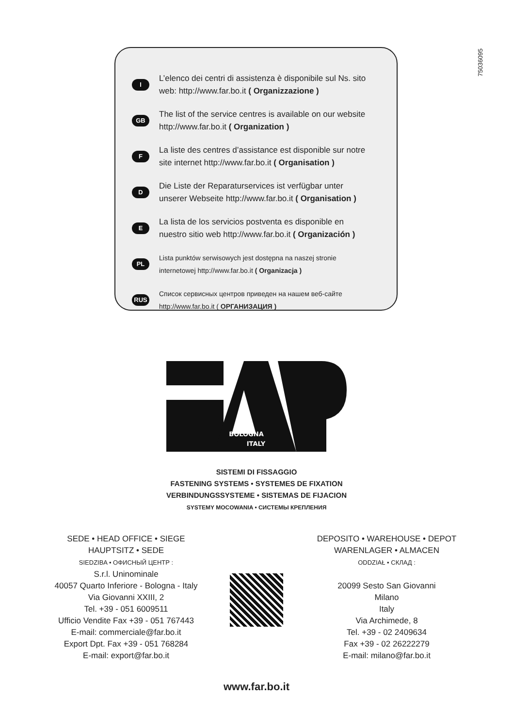75036095
I L’elenco dei centri di assistenza è disponibile sul Ns. sito web: http://www.far.bo.it ( Organizzazione )
GB The list of the service centres is available on our website http://www.far.bo.it ( Organization )
F La liste des centres d’assistance est disponible sur notre site internet http://www.far.bo.it ( Organisation )
D Die Liste der Reparaturservices ist verfügbar unter unserer Webseite http://www.far.bo.it ( Organisation )
E La lista de los servicios postventa es disponible en nuestro sitio web http://www.far.bo.it ( Organización )
PL Lista punktów serwisowych jest dostępna na naszej stronie internetowej http://www.far.bo.it ( Organizacja )
RUS Список сервисных центров приведен на нашем веб-сайте http://www.far.bo.it ( ОРГАНИЗАЦИЯ )
BOLOGNA
ITALY
SISTEMI DI FISSAGGIO
FASTENING SYSTEMS • SYSTEMES DE FIXATION
VERBINDUNGSSYSTEME • SISTEMAS DE FIJACION
SYSTEMY MOCOWANIA • СИСТЕМЫ КРЕПЛЕНИЯ
SEDE • HEAD OFFICE • SIEGE
HAUPTSITZ • SEDE
SIEDZIBA • ОФИСНЫЙ ЦЕНТР :
S.r.l. Uninominale
40057 Quarto Inferiore - Bologna - Italy
Via Giovanni XXIII, 2
Tel. +39 - 051 6009511
Ufficio Vendite Fax +39 - 051 767443
E-mail: commerciale@far.bo.it
Export Dpt. Fax +39 - 051 768284
E-mail: export@far.bo.it
DEPOSITO • WAREHOUSE • DEPOT
WARENLAGER • ALMACEN
ODDZIAŁ • СКЛАД :
20099 Sesto San Giovanni
Milano
Italy
Via Archimede, 8
Tel. +39 - 02 2409634
Fax +39 - 02 26222279
E-mail: milano@far.bo.it
www.far.bo.it